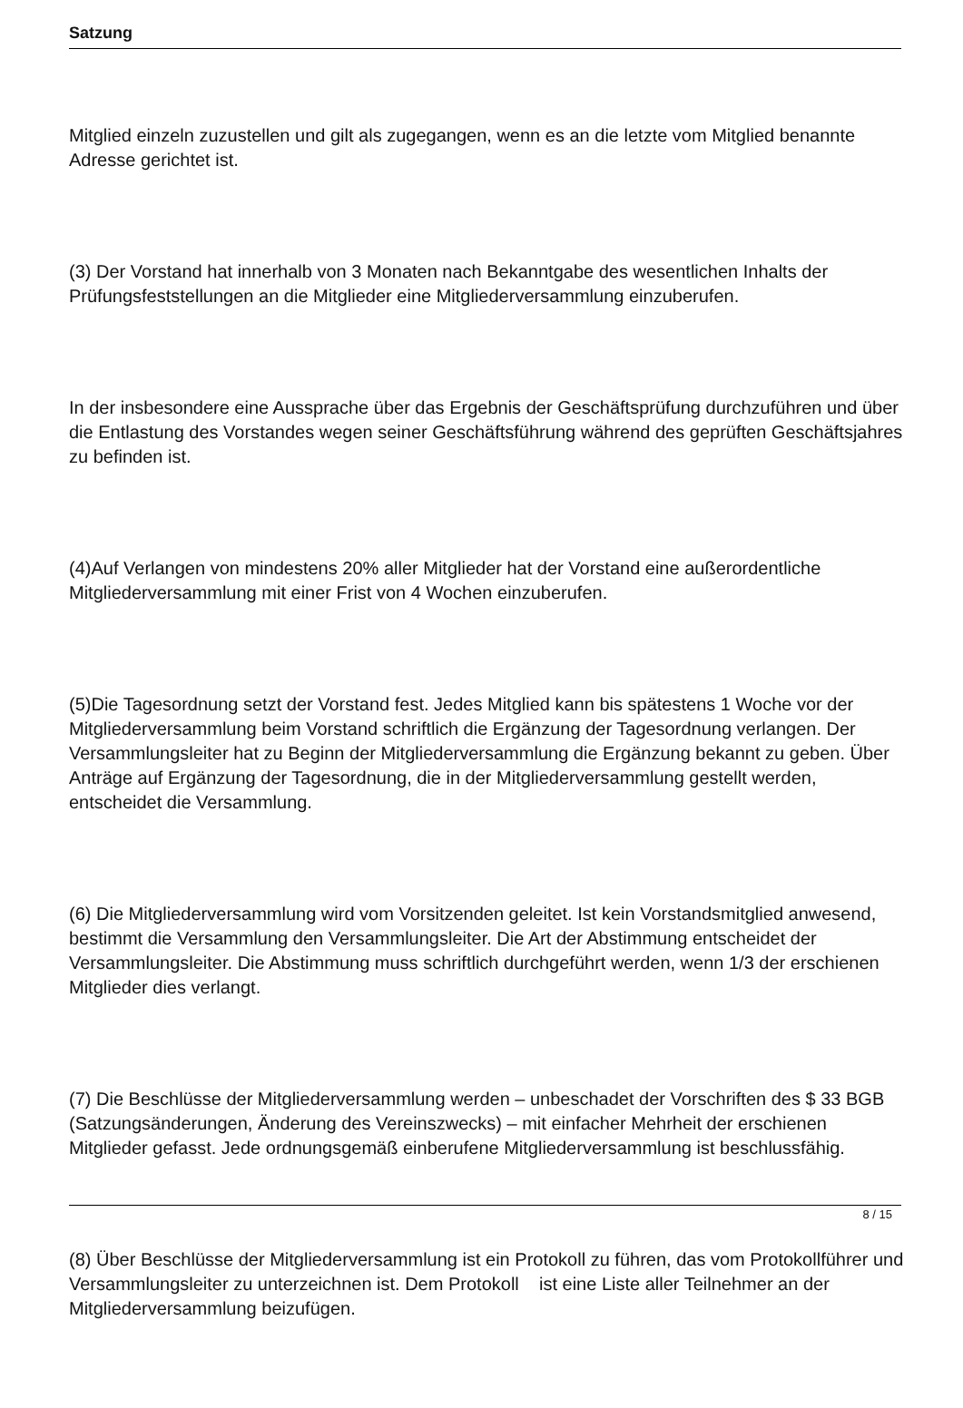Satzung
Mitglied einzeln zuzustellen und gilt als zugegangen, wenn es an die letzte vom Mitglied benannte Adresse gerichtet ist.
(3) Der Vorstand hat innerhalb von 3 Monaten nach Bekanntgabe des wesentlichen Inhalts der Prüfungsfeststellungen an die Mitglieder eine Mitgliederversammlung einzuberufen.
In der insbesondere eine Aussprache über das Ergebnis der Geschäftsprüfung durchzuführen und über die Entlastung des Vorstandes wegen seiner Geschäftsführung während des geprüften Geschäftsjahres zu befinden ist.
(4)Auf Verlangen von mindestens 20% aller Mitglieder hat der Vorstand eine außerordentliche Mitgliederversammlung mit einer Frist von 4 Wochen einzuberufen.
(5)Die Tagesordnung setzt der Vorstand fest. Jedes Mitglied kann bis spätestens 1 Woche vor der Mitgliederversammlung beim Vorstand schriftlich die Ergänzung der Tagesordnung verlangen. Der Versammlungsleiter hat zu Beginn der Mitgliederversammlung die Ergänzung bekannt zu geben. Über Anträge auf Ergänzung der Tagesordnung, die in der Mitgliederversammlung gestellt werden, entscheidet die Versammlung.
(6) Die Mitgliederversammlung wird vom Vorsitzenden geleitet. Ist kein Vorstandsmitglied anwesend, bestimmt die Versammlung den Versammlungsleiter. Die Art der Abstimmung entscheidet der Versammlungsleiter. Die Abstimmung muss schriftlich durchgeführt werden, wenn 1/3 der erschienen Mitglieder dies verlangt.
(7) Die Beschlüsse der Mitgliederversammlung werden – unbeschadet der Vorschriften des $ 33 BGB (Satzungsänderungen, Änderung des Vereinszwecks) – mit einfacher Mehrheit der erschienen Mitglieder gefasst. Jede ordnungsgemäß einberufene Mitgliederversammlung ist beschlussfähig.
(8) Über Beschlüsse der Mitgliederversammlung ist ein Protokoll zu führen, das vom Protokollführer und Versammlungsleiter zu unterzeichnen ist. Dem Protokoll ist eine Liste aller Teilnehmer an der Mitgliederversammlung beizufügen.
8 / 15